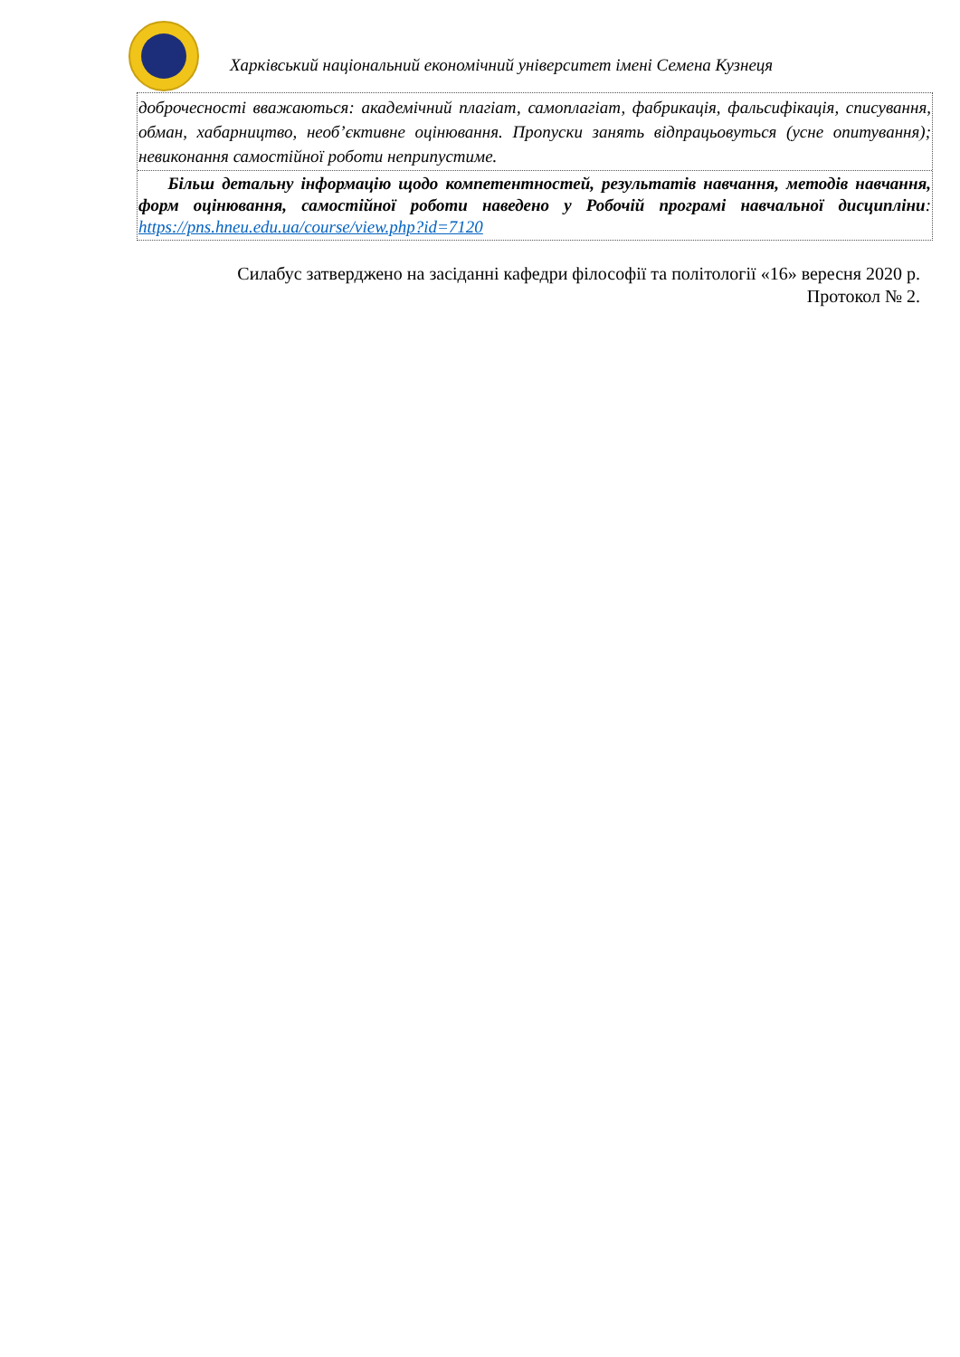Харківський національний економічний університет імені Семена Кузнеця
доброчесності вважаються: академічний плагіат, самоплагіат, фабрикація, фальсифікація, списування, обман, хабарництво, необ’єктивне оцінювання. Пропуски занять відпрацьовуться (усне опитування); невиконання самостійної роботи неприпустиме.
Більш детальну інформацію щодо компетентностей, результатів навчання, методів навчання, форм оцінювання, самостійної роботи наведено у Робочій програмі навчальної дисципліни: https://pns.hneu.edu.ua/course/view.php?id=7120
Силабус затверджено на засіданні кафедри філософії та політології «16» вересня 2020 р. Протокол № 2.